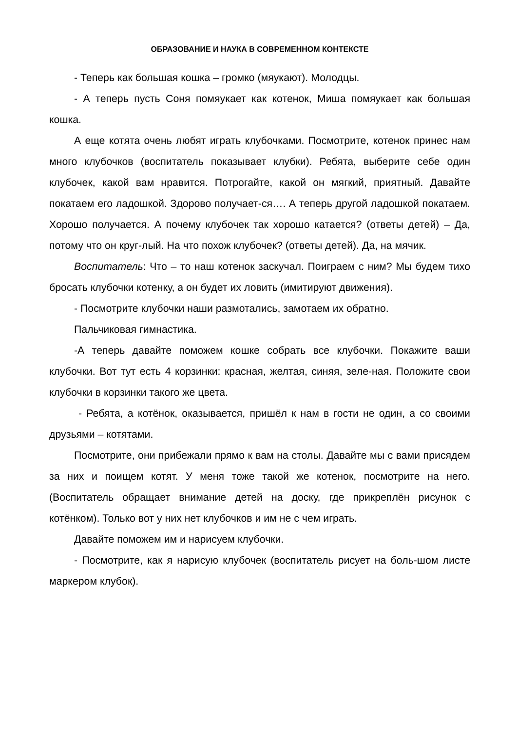ОБРАЗОВАНИЕ И НАУКА В СОВРЕМЕННОМ КОНТЕКСТЕ
- Теперь как большая кошка – громко (мяукают). Молодцы.
- А теперь пусть Соня помяукает как котенок, Миша помяукает как большая кошка.
А еще котята очень любят играть клубочками. Посмотрите, котенок принес нам много клубочков (воспитатель показывает клубки). Ребята, выберите себе один клубочек, какой вам нравится. Потрогайте, какой он мягкий, приятный. Давайте покатаем его ладошкой. Здорово получает-ся…. А теперь другой ладошкой покатаем. Хорошо получается. А почему клубочек так хорошо катается? (ответы детей) – Да, потому что он круг-лый. На что похож клубочек? (ответы детей). Да, на мячик.
Воспитатель: Что – то наш котенок заскучал. Поиграем с ним? Мы будем тихо бросать клубочки котенку, а он будет их ловить (имитируют движения).
- Посмотрите клубочки наши размотались, замотаем их обратно.
Пальчиковая гимнастика.
-А теперь давайте поможем кошке собрать все клубочки. Покажите ваши клубочки. Вот тут есть 4 корзинки: красная, желтая, синяя, зеле-ная. Положите свои клубочки в корзинки такого же цвета.
- Ребята, а котёнок, оказывается, пришёл к нам в гости не один, а со своими друзьями – котятами.
Посмотрите, они прибежали прямо к вам на столы. Давайте мы с вами присядем за них и поищем котят. У меня тоже такой же котенок, посмотрите на него. (Воспитатель обращает внимание детей на доску, где прикреплён рисунок с котёнком). Только вот у них нет клубочков и им не с чем играть.
Давайте поможем им и нарисуем клубочки.
- Посмотрите, как я нарисую клубочек (воспитатель рисует на боль-шом листе маркером клубок).